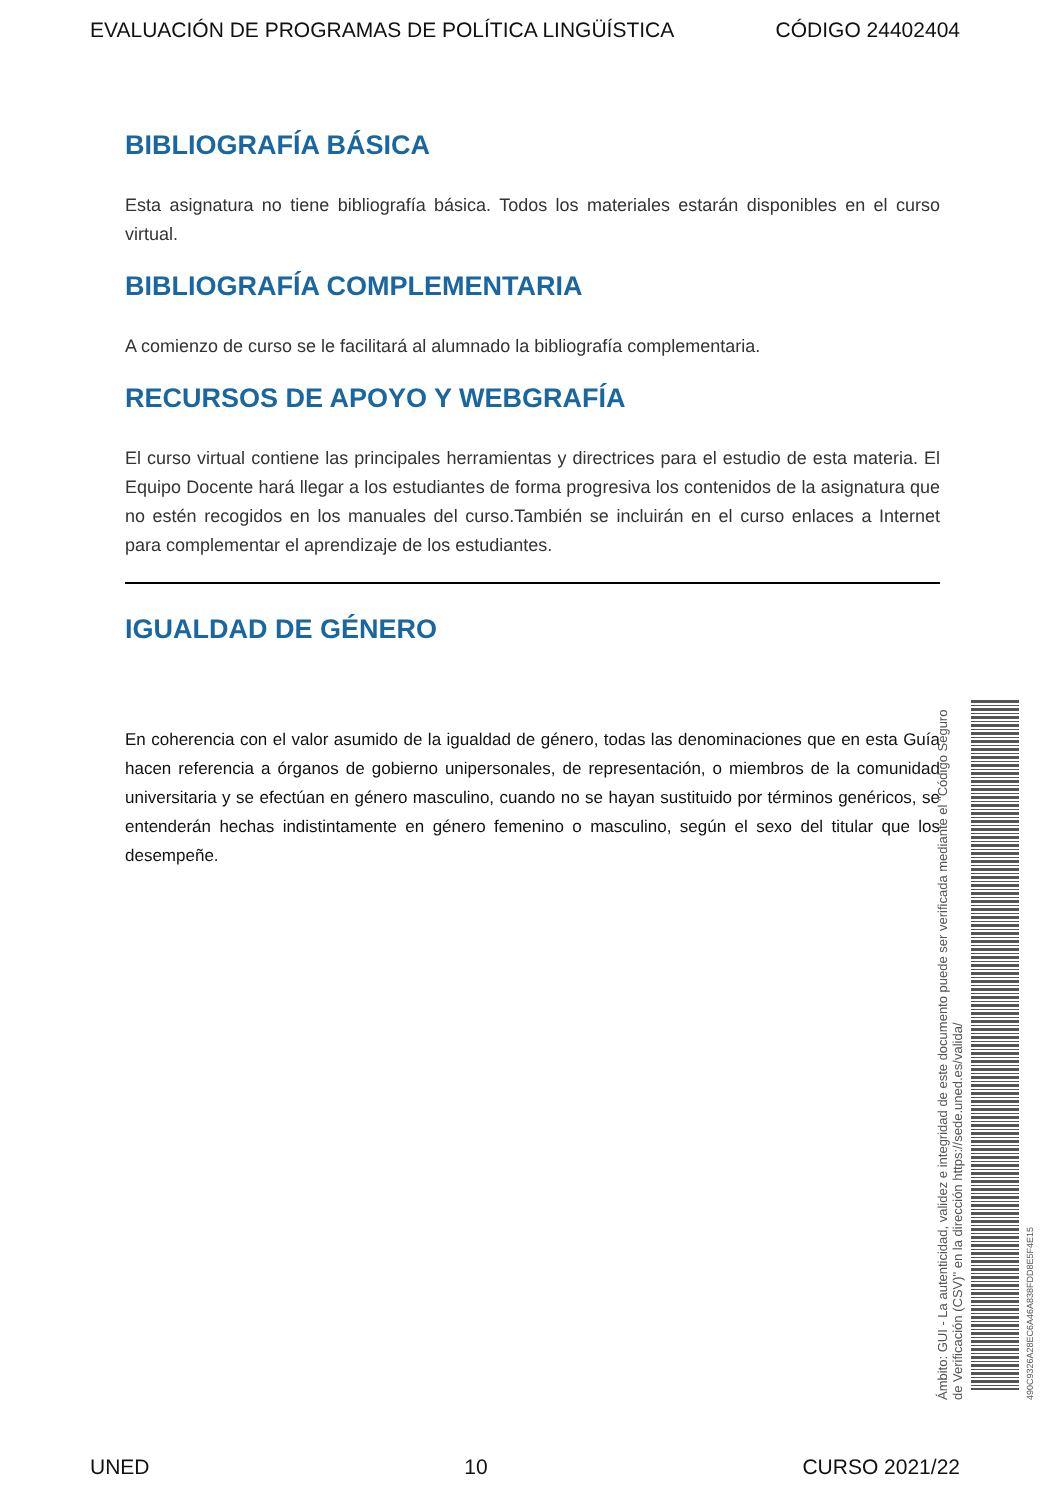EVALUACIÓN DE PROGRAMAS DE POLÍTICA LINGÜÍSTICA CÓDIGO 24402404
BIBLIOGRAFÍA BÁSICA
Esta asignatura no tiene bibliografía básica. Todos los materiales estarán disponibles en el curso virtual.
BIBLIOGRAFÍA COMPLEMENTARIA
A comienzo de curso se le facilitará al alumnado la bibliografía complementaria.
RECURSOS DE APOYO Y WEBGRAFÍA
El curso virtual contiene las principales herramientas y directrices para el estudio de esta materia. El Equipo Docente hará llegar a los estudiantes de forma progresiva los contenidos de la asignatura que no estén recogidos en los manuales del curso.También se incluirán en el curso enlaces a Internet para complementar el aprendizaje de los estudiantes.
IGUALDAD DE GÉNERO
En coherencia con el valor asumido de la igualdad de género, todas las denominaciones que en esta Guía hacen referencia a órganos de gobierno unipersonales, de representación, o miembros de la comunidad universitaria y se efectúan en género masculino, cuando no se hayan sustituido por términos genéricos, se entenderán hechas indistintamente en género femenino o masculino, según el sexo del titular que los desempeñe.
Ámbito: GUI - La autenticidad, validez e integridad de este documento puede ser verificada mediante el "Código Seguro de Verificación (CSV)" en la dirección https://sede.uned.es/valida/
490C9326A28EC6A46A838FDD8E5F4E15
UNED 10 CURSO 2021/22